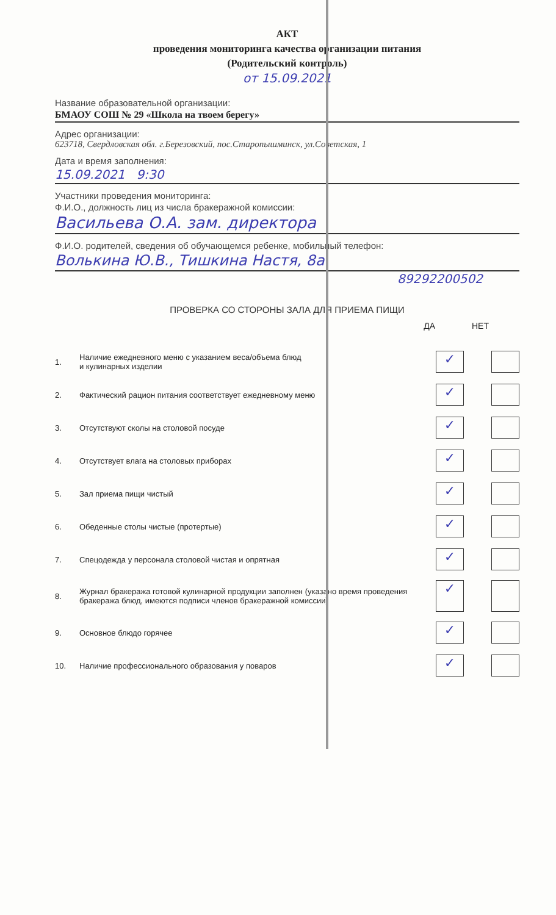АКТ
проведения мониторинга качества организации питания
(Родительский контроль)
от 15.09.2021
Название образовательной организации:
БМАОУ СОШ № 29 «Школа на твоем берегу»
Адрес организации:
623718, Свердловская обл. г.Березовский, пос.Старопышминск, ул.Советская, 1
Дата и время заполнения:
15.09.2021 9:30
Участники проведения мониторинга:
Ф.И.О., должность лиц из числа бракеражной комиссии:
Васильева О.А. зам. директора
Ф.И.О. родителей, сведения об обучающемся ребенке, мобильный телефон:
Волькина Ю.В., Тишкина Настя, 8а
89292200502
ПРОВЕРКА СО СТОРОНЫ ЗАЛА ДЛЯ ПРИЕМА ПИЩИ
ДА НЕТ
1. Наличие ежедневного меню с указанием веса/объема блюд
и кулинарных изделии ✓
2. Фактический рацион питания соответствует ежедневному меню ✓
3. Отсутствуют сколы на столовой посуде ✓
4. Отсутствует влага на столовых приборах ✓
5. Зал приема пищи чистый ✓
6. Обеденные столы чистые (протертые) ✓
7. Спецодежда у персонала столовой чистая и опрятная ✓
8. Журнал бракеража готовой кулинарной продукции заполнен (указано время проведения бракеража блюд, имеются подписи членов бракеражной комиссии) ✓
9. Основное блюдо горячее ✓
10. Наличие профессионального образования у поваров ✓